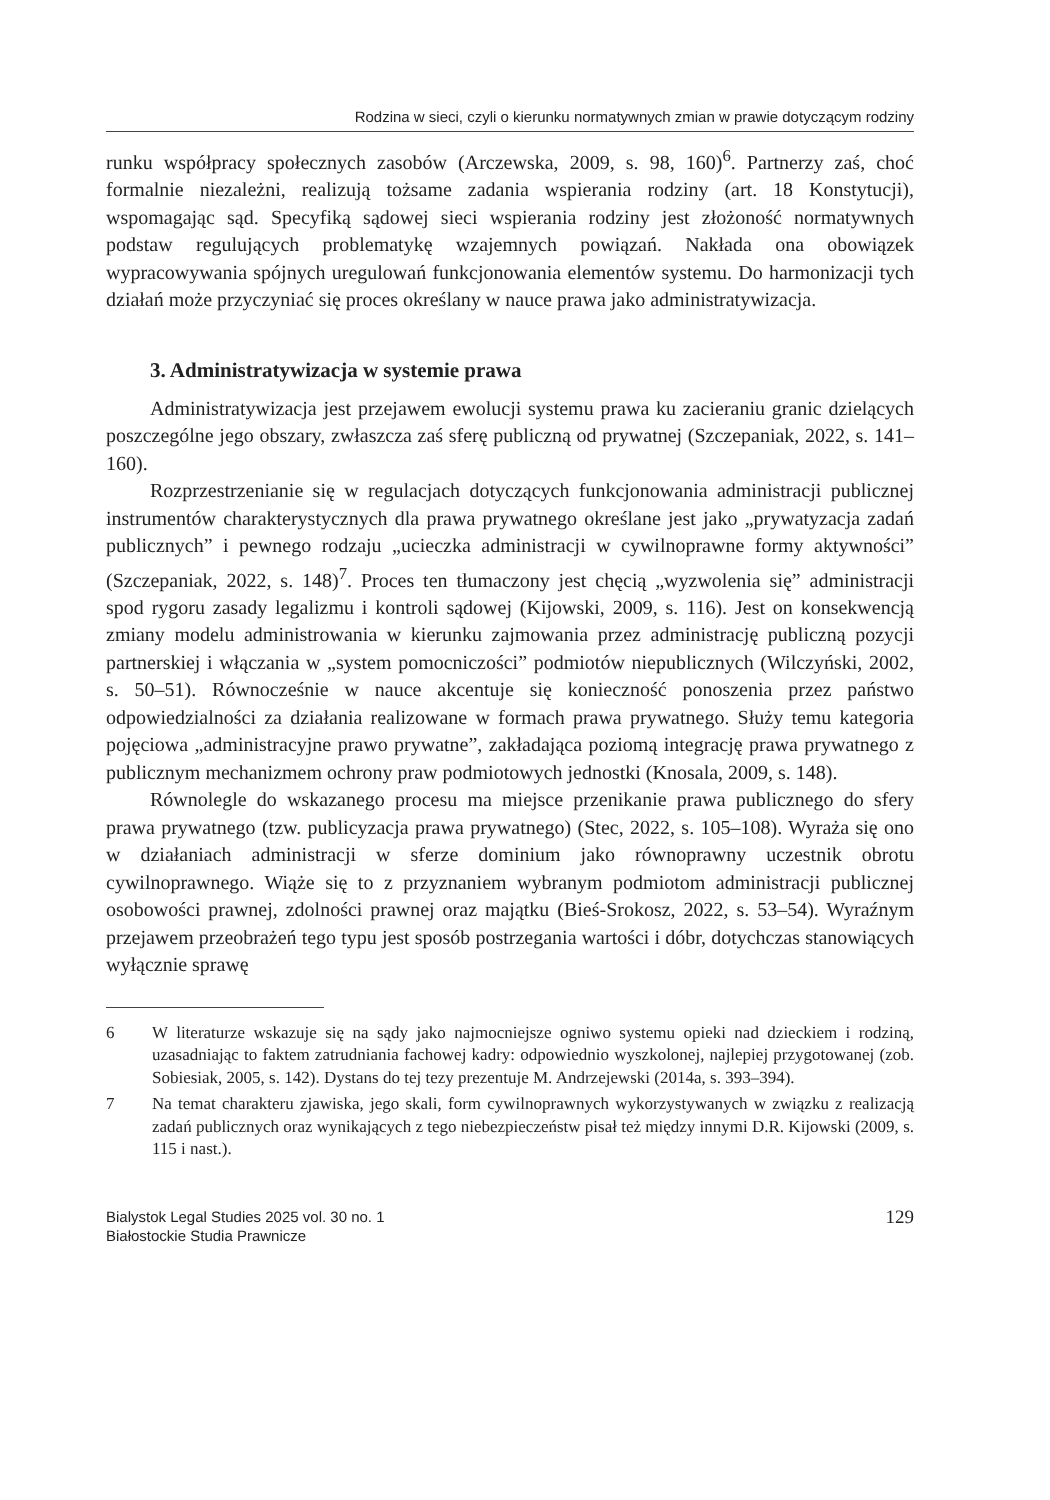Rodzina w sieci, czyli o kierunku normatywnych zmian w prawie dotyczącym rodziny
runku współpracy społecznych zasobów (Arczewska, 2009, s. 98, 160)<sup>6</sup>. Partnerzy zaś, choć formalnie niezależni, realizują tożsame zadania wspierania rodziny (art. 18 Konstytucji), wspomagając sąd. Specyfiką sądowej sieci wspierania rodziny jest złożoność normatywnych podstaw regulujących problematykę wzajemnych powiązań. Nakłada ona obowiązek wypracowywania spójnych uregulowań funkcjonowania elementów systemu. Do harmonizacji tych działań może przyczyniać się proces określany w nauce prawa jako administratywizacja.
3. Administratywizacja w systemie prawa
Administratywizacja jest przejawem ewolucji systemu prawa ku zacieraniu granic dzielących poszczególne jego obszary, zwłaszcza zaś sferę publiczną od prywatnej (Szczepaniak, 2022, s. 141–160).
Rozprzestrzenianie się w regulacjach dotyczących funkcjonowania administracji publicznej instrumentów charakterystycznych dla prawa prywatnego określane jest jako „prywatyzacja zadań publicznych” i pewnego rodzaju „ucieczka administracji w cywilnoprawne formy aktywności” (Szczepaniak, 2022, s. 148)<sup>7</sup>. Proces ten tłumaczony jest chęcią „wyzwolenia się” administracji spod rygoru zasady legalizmu i kontroli sądowej (Kijowski, 2009, s. 116). Jest on konsekwencją zmiany modelu administrowania w kierunku zajmowania przez administrację publiczną pozycji partnerskiej i włączania w „system pomocniczości” podmiotów niepublicznych (Wilczyński, 2002, s. 50–51). Równocześnie w nauce akcentuje się konieczność ponoszenia przez państwo odpowiedzialności za działania realizowane w formach prawa prywatnego. Służy temu kategoria pojęciowa „administracyjne prawo prywatne”, zakładająca poziomą integrację prawa prywatnego z publicznym mechanizmem ochrony praw podmiotowych jednostki (Knosala, 2009, s. 148).
Równolegle do wskazanego procesu ma miejsce przenikanie prawa publicznego do sfery prawa prywatnego (tzw. publicyzacja prawa prywatnego) (Stec, 2022, s. 105–108). Wyraża się ono w działaniach administracji w sferze dominium jako równoprawny uczestnik obrotu cywilnoprawnego. Wiąże się to z przyznaniem wybranym podmiotom administracji publicznej osobowości prawnej, zdolności prawnej oraz majątku (Bieś-Srokosz, 2022, s. 53–54). Wyraźnym przejawem przeobrażeń tego typu jest sposób postrzegania wartości i dóbr, dotychczas stanowiących wyłącznie sprawę
6 W literaturze wskazuje się na sądy jako najmocniejsze ogniwo systemu opieki nad dzieckiem i rodziną, uzasadniając to faktem zatrudniania fachowej kadry: odpowiednio wyszkolonej, najlepiej przygotowanej (zob. Sobiesiak, 2005, s. 142). Dystans do tej tezy prezentuje M. Andrzejewski (2014a, s. 393–394).
7 Na temat charakteru zjawiska, jego skali, form cywilnoprawnych wykorzystywanych w związku z realizacją zadań publicznych oraz wynikających z tego niebezpieczeństw pisał też między innymi D.R. Kijowski (2009, s. 115 i nast.).
Bialystok Legal Studies 2025 vol. 30 no. 1
Białostockie Studia Prawnicze
129